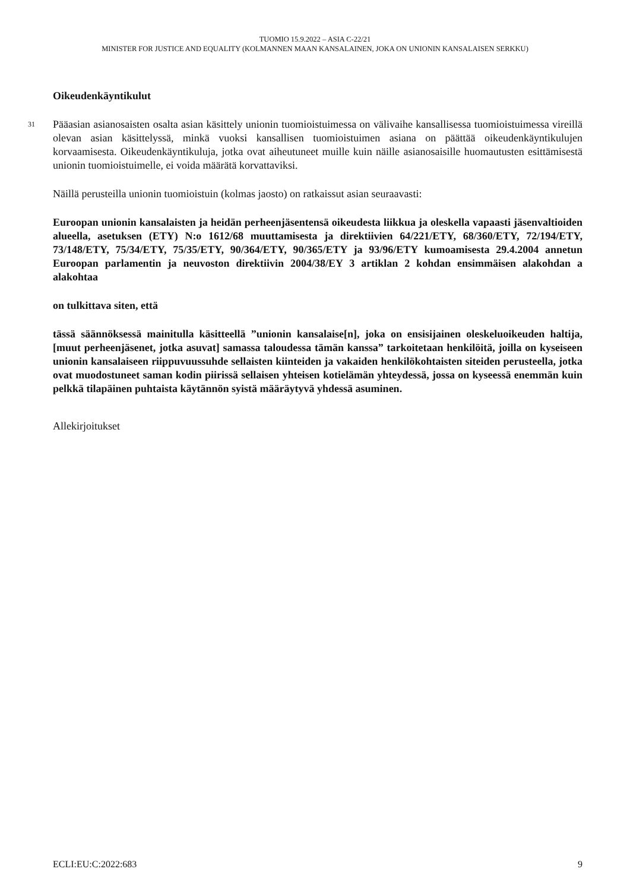TUOMIO 15.9.2022 – ASIA C-22/21
MINISTER FOR JUSTICE AND EQUALITY (KOLMANNEN MAAN KANSALAINEN, JOKA ON UNIONIN KANSALAISEN SERKKU)
Oikeudenkäyntikulut
31 Pääasian asianosaisten osalta asian käsittely unionin tuomioistuimessa on välivaihe kansallisessa tuomioistuimessa vireillä olevan asian käsittelyssä, minkä vuoksi kansallisen tuomioistuimen asiana on päättää oikeudenkäyntikulujen korvaamisesta. Oikeudenkäyntikuluja, jotka ovat aiheutuneet muille kuin näille asianosaisille huomautusten esittämisestä unionin tuomioistuimelle, ei voida määrätä korvattaviksi.
Näillä perusteilla unionin tuomioistuin (kolmas jaosto) on ratkaissut asian seuraavasti:
Euroopan unionin kansalaisten ja heidän perheenjäsentensä oikeudesta liikkua ja oleskella vapaasti jäsenvaltioiden alueella, asetuksen (ETY) N:o 1612/68 muuttamisesta ja direktiivien 64/221/ETY, 68/360/ETY, 72/194/ETY, 73/148/ETY, 75/34/ETY, 75/35/ETY, 90/364/ETY, 90/365/ETY ja 93/96/ETY kumoamisesta 29.4.2004 annetun Euroopan parlamentin ja neuvoston direktiivin 2004/38/EY 3 artiklan 2 kohdan ensimmäisen alakohdan a alakohtaa
on tulkittava siten, että
tässä säännöksessä mainitulla käsitteellä ”unionin kansalaise[n], joka on ensisijainen oleskeluoikeuden haltija, [muut perheenjäsenet, jotka asuvat] samassa taloudessa tämän kanssa” tarkoitetaan henkilöitä, joilla on kyseiseen unionin kansalaiseen riippuvuussuhde sellaisten kiinteiden ja vakaiden henkilökohtaisten siteiden perusteella, jotka ovat muodostuneet saman kodin piirissä sellaisen yhteisen kotielämän yhteydessä, jossa on kyseessä enemmän kuin pelkkä tilapäinen puhtaista käytännön syistä määräytyvä yhdessä asuminen.
Allekirjoitukset
ECLI:EU:C:2022:683 9